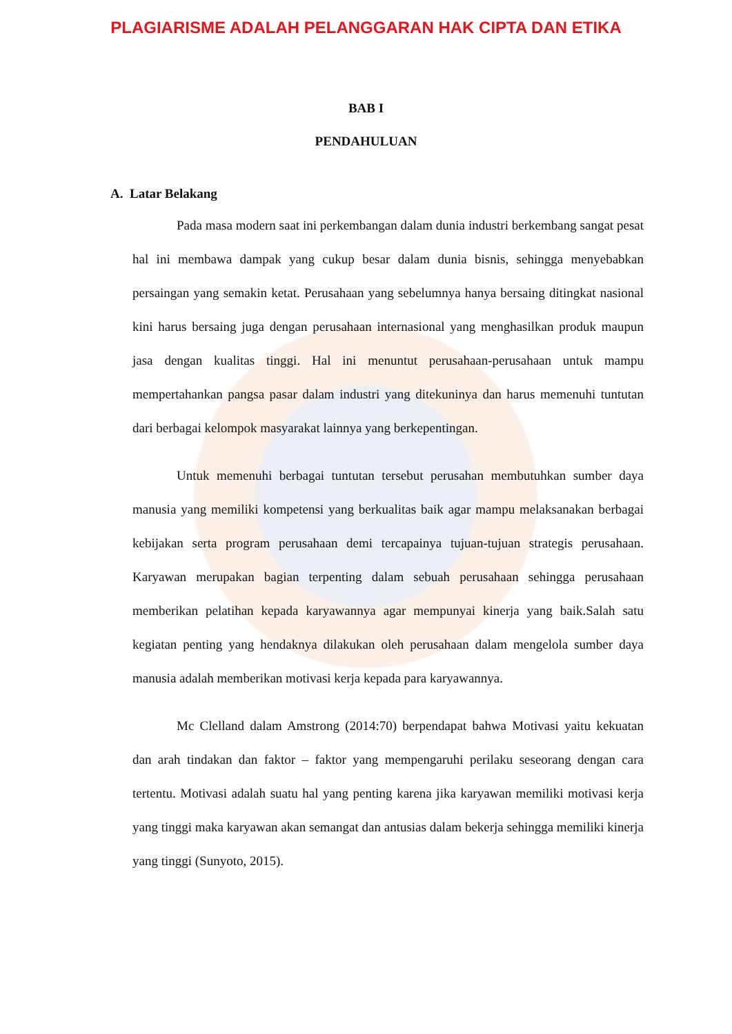PLAGIARISME ADALAH PELANGGARAN HAK CIPTA DAN ETIKA
BAB I
PENDAHULUAN
A. Latar Belakang
Pada masa modern saat ini perkembangan dalam dunia industri berkembang sangat pesat hal ini membawa dampak yang cukup besar dalam dunia bisnis, sehingga menyebabkan persaingan yang semakin ketat. Perusahaan yang sebelumnya hanya bersaing ditingkat nasional kini harus bersaing juga dengan perusahaan internasional yang menghasilkan produk maupun jasa dengan kualitas tinggi. Hal ini menuntut perusahaan-perusahaan untuk mampu mempertahankan pangsa pasar dalam industri yang ditekuninya dan harus memenuhi tuntutan dari berbagai kelompok masyarakat lainnya yang berkepentingan.
Untuk memenuhi berbagai tuntutan tersebut perusahan membutuhkan sumber daya manusia yang memiliki kompetensi yang berkualitas baik agar mampu melaksanakan berbagai kebijakan serta program perusahaan demi tercapainya tujuan-tujuan strategis perusahaan. Karyawan merupakan bagian terpenting dalam sebuah perusahaan sehingga perusahaan memberikan pelatihan kepada karyawannya agar mempunyai kinerja yang baik.Salah satu kegiatan penting yang hendaknya dilakukan oleh perusahaan dalam mengelola sumber daya manusia adalah memberikan motivasi kerja kepada para karyawannya.
Mc Clelland dalam Amstrong (2014:70) berpendapat bahwa Motivasi yaitu kekuatan dan arah tindakan dan faktor – faktor yang mempengaruhi perilaku seseorang dengan cara tertentu. Motivasi adalah suatu hal yang penting karena jika karyawan memiliki motivasi kerja yang tinggi maka karyawan akan semangat dan antusias dalam bekerja sehingga memiliki kinerja yang tinggi (Sunyoto, 2015).